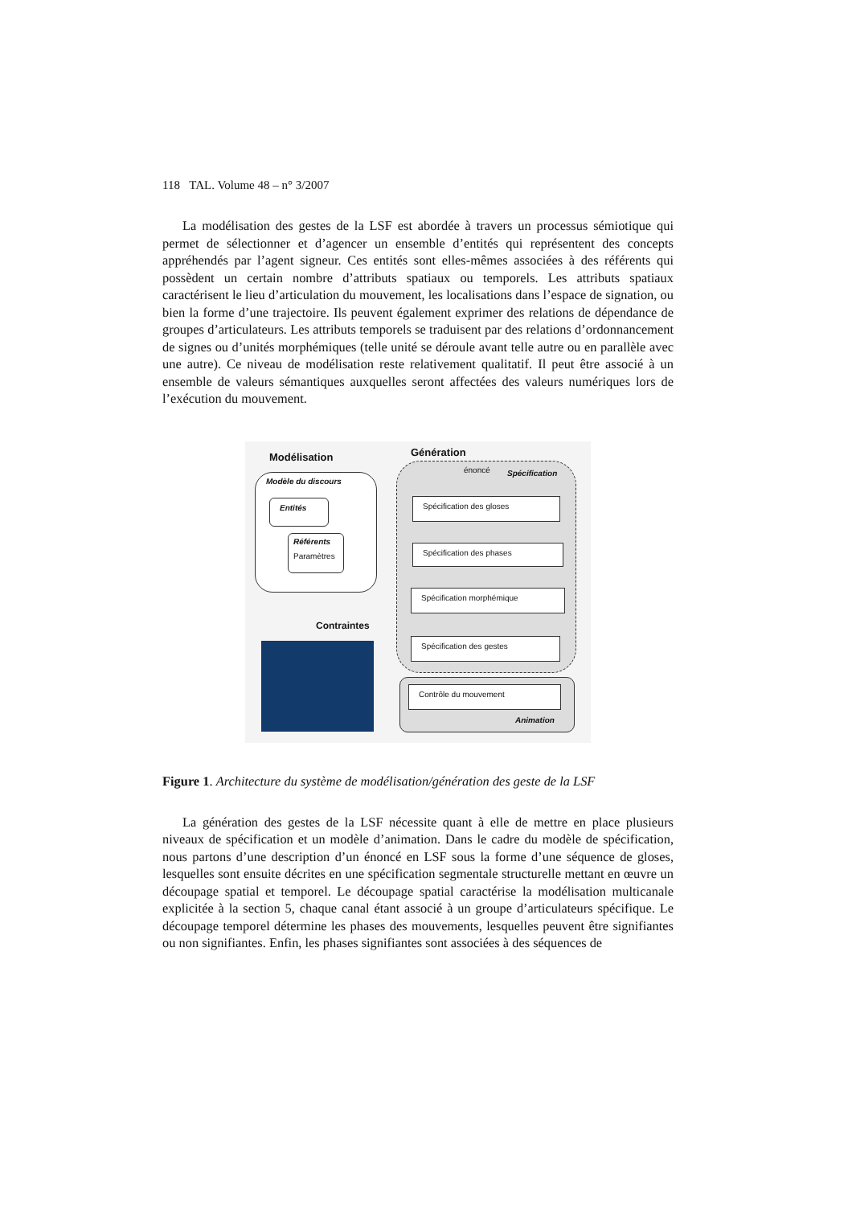118 TAL. Volume 48 – n° 3/2007
La modélisation des gestes de la LSF est abordée à travers un processus sémiotique qui permet de sélectionner et d’agencer un ensemble d’entités qui représentent des concepts appréhendés par l’agent signeur. Ces entités sont elles-mêmes associées à des référents qui possèdent un certain nombre d’attributs spatiaux ou temporels. Les attributs spatiaux caractérisent le lieu d’articulation du mouvement, les localisations dans l’espace de signation, ou bien la forme d’une trajectoire. Ils peuvent également exprimer des relations de dépendance de groupes d’articulateurs. Les attributs temporels se traduisent par des relations d’ordonnancement de signes ou d’unités morphémiques (telle unité se déroule avant telle autre ou en parallèle avec une autre). Ce niveau de modélisation reste relativement qualitatif. Il peut être associé à un ensemble de valeurs sémantiques auxquelles seront affectées des valeurs numériques lors de l’exécution du mouvement.
Modélisation Génération
Modèle du discours
Entités
Référents
Paramètres
énoncé Spécification
Spécification des gloses
Spécification des phases
Spécification morphémique
Spécification des gestes
Contraintes
Contrôle du mouvement
Animation
Figure 1. Architecture du système de modélisation/génération des geste de la LSF
La génération des gestes de la LSF nécessite quant à elle de mettre en place plusieurs niveaux de spécification et un modèle d’animation. Dans le cadre du modèle de spécification, nous partons d’une description d’un énoncé en LSF sous la forme d’une séquence de gloses, lesquelles sont ensuite décrites en une spécification segmentale structurelle mettant en œuvre un découpage spatial et temporel. Le découpage spatial caractérise la modélisation multicanale explicitée à la section 5, chaque canal étant associé à un groupe d’articulateurs spécifique. Le découpage temporel détermine les phases des mouvements, lesquelles peuvent être signifiantes ou non signifiantes. Enfin, les phases signifiantes sont associées à des séquences de